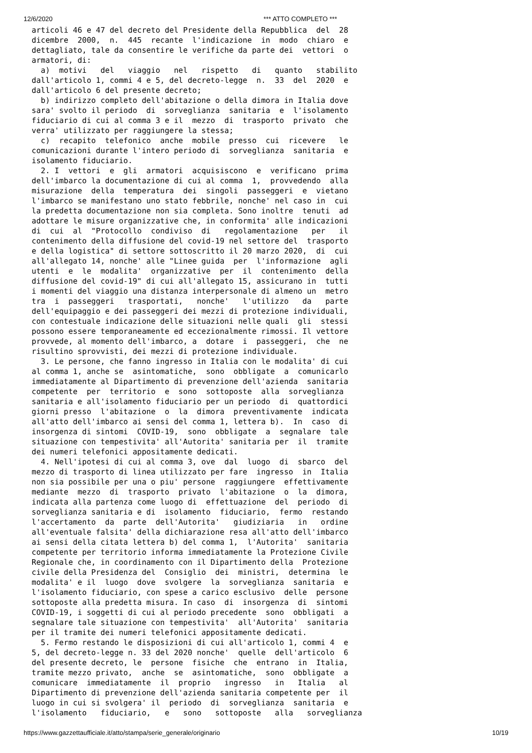12/6/2020 *** ATTO COMPLETO ***
articoli 46 e 47 del decreto del Presidente della Repubblica  del  28
dicembre  2000,  n.  445  recante  l'indicazione  in  modo  chiaro  e
dettagliato, tale da consentire le verifiche da parte dei  vettori  o
armatori, di:
  a)  motivi   del   viaggio   nel   rispetto   di   quanto   stabilito
dall'articolo 1, commi 4 e 5, del decreto-legge  n.  33  del  2020  e
dall'articolo 6 del presente decreto;
  b) indirizzo completo dell'abitazione o della dimora in Italia dove
sara' svolto il periodo  di  sorveglianza  sanitaria  e  l'isolamento
fiduciario di cui al comma 3 e il  mezzo  di  trasporto  privato  che
verra' utilizzato per raggiungere la stessa;
  c)  recapito  telefonico  anche  mobile  presso  cui  ricevere   le
comunicazioni durante l'intero periodo di  sorveglianza  sanitaria  e
isolamento fiduciario.
  2. I  vettori  e  gli  armatori  acquisiscono  e  verificano  prima
dell'imbarco la documentazione di cui al comma  1,  provvedendo  alla
misurazione  della  temperatura  dei  singoli  passeggeri  e  vietano
l'imbarco se manifestano uno stato febbrile, nonche' nel caso in  cui
la predetta documentazione non sia completa. Sono inoltre  tenuti  ad
adottare le misure organizzative che, in conformita' alle indicazioni
di  cui  al  "Protocollo  condiviso  di   regolamentazione   per   il
contenimento della diffusione del covid-19 nel settore del  trasporto
e della logistica" di settore sottoscritto il 20 marzo 2020,  di  cui
all'allegato 14, nonche' alle "Linee guida  per  l'informazione  agli
utenti  e  le  modalita'  organizzative  per  il  contenimento  della
diffusione del covid-19" di cui all'allegato 15, assicurano in  tutti
i momenti del viaggio una distanza interpersonale di almeno un  metro
tra  i  passeggeri   trasportati,   nonche'   l'utilizzo   da   parte
dell'equipaggio e dei passeggeri dei mezzi di protezione individuali,
con contestuale indicazione delle situazioni nelle quali  gli  stessi
possono essere temporaneamente ed eccezionalmente rimossi. Il vettore
provvede, al momento dell'imbarco, a  dotare  i  passeggeri,  che  ne
risultino sprovvisti, dei mezzi di protezione individuale.
  3. Le persone, che fanno ingresso in Italia con le modalita' di cui
al comma 1, anche se  asintomatiche,  sono  obbligate  a  comunicarlo
immediatamente al Dipartimento di prevenzione dell'azienda  sanitaria
competente  per  territorio  e  sono  sottoposte  alla  sorveglianza
sanitaria e all'isolamento fiduciario per un periodo  di  quattordici
giorni presso  l'abitazione  o  la  dimora  preventivamente  indicata
all'atto dell'imbarco ai sensi del comma 1, lettera b).  In  caso  di
insorgenza di sintomi  COVID-19,  sono  obbligate  a  segnalare  tale
situazione con tempestivita' all'Autorita' sanitaria per  il  tramite
dei numeri telefonici appositamente dedicati.
  4. Nell'ipotesi di cui al comma 3, ove  dal  luogo  di  sbarco  del
mezzo di trasporto di linea utilizzato per fare  ingresso  in  Italia
non sia possibile per una o piu' persone  raggiungere  effettivamente
mediante  mezzo  di  trasporto  privato  l'abitazione  o  la  dimora,
indicata alla partenza come luogo di  effettuazione  del  periodo  di
sorveglianza sanitaria e di  isolamento  fiduciario,  fermo  restando
l'accertamento  da  parte  dell'Autorita'   giudiziaria   in   ordine
all'eventuale falsita' della dichiarazione resa all'atto dell'imbarco
ai sensi della citata lettera b) del comma 1,  l'Autorita'  sanitaria
competente per territorio informa immediatamente la Protezione Civile
Regionale che, in coordinamento con il Dipartimento della  Protezione
civile della Presidenza del  Consiglio  dei  ministri,  determina  le
modalita' e il  luogo  dove  svolgere  la  sorveglianza  sanitaria  e
l'isolamento fiduciario, con spese a carico esclusivo  delle  persone
sottoposte alla predetta misura. In caso  di  insorgenza  di  sintomi
COVID-19, i soggetti di cui al periodo precedente  sono  obbligati  a
segnalare tale situazione con tempestivita'  all'Autorita'  sanitaria
per il tramite dei numeri telefonici appositamente dedicati.
  5. Fermo restando le disposizioni di cui all'articolo 1, commi 4  e
5, del decreto-legge n. 33 del 2020 nonche'  quelle  dell'articolo  6
del presente decreto, le  persone  fisiche  che  entrano  in  Italia,
tramite mezzo privato,  anche  se  asintomatiche,  sono  obbligate  a
comunicare  immediatamente  il  proprio   ingresso   in   Italia   al
Dipartimento di prevenzione dell'azienda sanitaria competente per  il
luogo in cui si svolgera' il  periodo  di  sorveglianza  sanitaria  e
l'isolamento   fiduciario,   e   sono   sottoposte   alla   sorveglianza
https://www.gazzettaufficiale.it/atto/stampa/serie_generale/originario 10/19